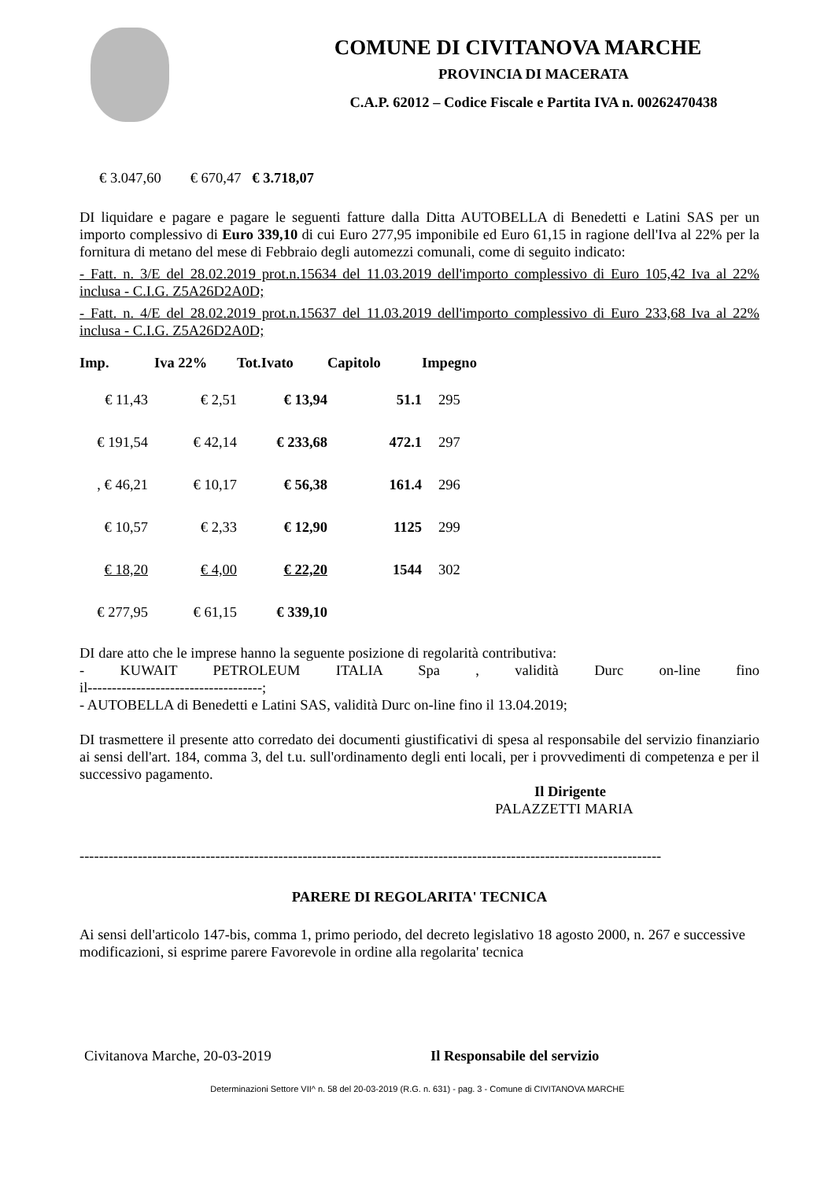COMUNE DI CIVITANOVA MARCHE
PROVINCIA DI MACERATA
C.A.P. 62012 – Codice Fiscale e Partita IVA n. 00262470438
€ 3.047,60 € 670,47 € 3.718,07
DI liquidare e pagare e pagare le seguenti fatture dalla Ditta AUTOBELLA di Benedetti e Latini SAS per un importo complessivo di Euro 339,10 di cui Euro 277,95 imponibile ed Euro 61,15 in ragione dell'Iva al 22% per la fornitura di metano del mese di Febbraio degli automezzi comunali, come di seguito indicato:
- Fatt. n. 3/E del 28.02.2019 prot.n.15634 del 11.03.2019 dell'importo complessivo di Euro 105,42 Iva al 22% inclusa - C.I.G. Z5A26D2A0D;
- Fatt. n. 4/E del 28.02.2019 prot.n.15637 del 11.03.2019 dell'importo complessivo di Euro 233,68 Iva al 22% inclusa - C.I.G. Z5A26D2A0D;
| Imp. | Iva 22% | Tot.Ivato | Capitolo | Impegno |
| --- | --- | --- | --- | --- |
| € 11,43 | € 2,51 | € 13,94 | 51.1 | 295 |
| € 191,54 | € 42,14 | € 233,68 | 472.1 | 297 |
| , € 46,21 | € 10,17 | € 56,38 | 161.4 | 296 |
| € 10,57 | € 2,33 | € 12,90 | 1125 | 299 |
| € 18,20 | € 4,00 | € 22,20 | 1544 | 302 |
| € 277,95 | € 61,15 | € 339,10 | | |
DI dare atto che le imprese hanno la seguente posizione di regolarità contributiva:
- KUWAIT PETROLEUM ITALIA Spa , validità Durc on-line fino
il------------------------------------;
- AUTOBELLA di Benedetti e Latini SAS, validità Durc on-line fino il 13.04.2019;
DI trasmettere il presente atto corredato dei documenti giustificativi di spesa al responsabile del servizio finanziario ai sensi dell'art. 184, comma 3, del t.u. sull'ordinamento degli enti locali, per i provvedimenti di competenza e per il successivo pagamento.
Il Dirigente
PALAZZETTI MARIA
------------------------------------------------------------------------------------------------------------------------
PARERE DI REGOLARITA' TECNICA
Ai sensi dell'articolo 147-bis, comma 1, primo periodo, del decreto legislativo 18 agosto 2000, n. 267 e successive modificazioni, si esprime parere Favorevole in ordine alla regolarita' tecnica
Civitanova Marche, 20-03-2019 Il Responsabile del servizio
Determinazioni Settore VII^ n. 58 del 20-03-2019 (R.G. n. 631) - pag. 3 - Comune di CIVITANOVA MARCHE